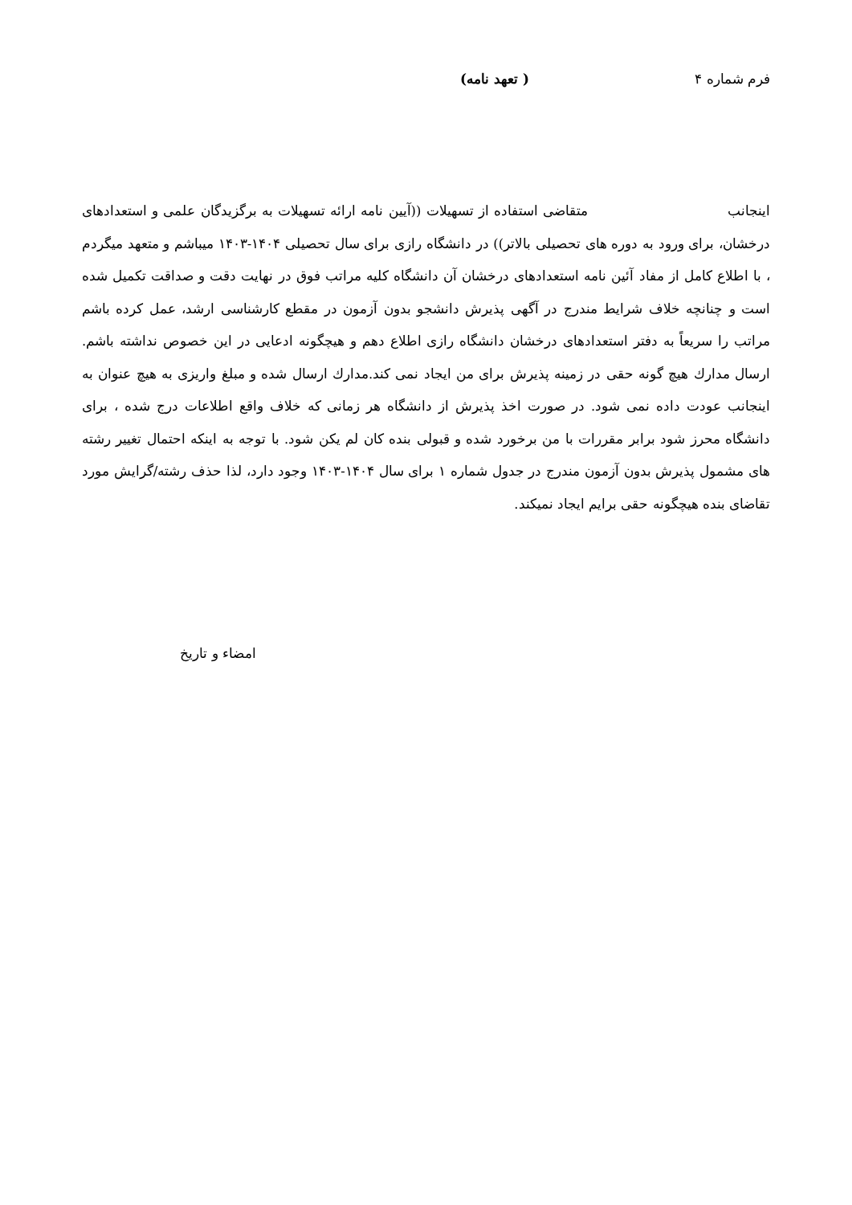فرم شماره ۴ ( تعهد نامه)
اینجانب متقاضی استفاده از تسهیلات ((آیین نامه ارائه تسهیلات به برگزیدگان علمی و استعدادهای درخشان، برای ورود به دوره های تحصیلی بالاتر)) در دانشگاه رازی برای سال تحصیلی ۱۴۰۴-۱۴۰۳ میباشم و متعهد میگردم ، با اطلاع کامل از مفاد آئین نامه استعدادهای درخشان آن دانشگاه کلیه مراتب فوق در نهایت دقت و صداقت تکمیل شده است و چنانچه خلاف شرایط مندرج در آگهی پذیرش دانشجو بدون آزمون در مقطع کارشناسی ارشد، عمل کرده باشم مراتب را سریعاً به دفتر استعدادهای درخشان دانشگاه رازی اطلاع دهم و هیچگونه ادعایی در این خصوص نداشته باشم. ارسال مدارك هیچ گونه حقی در زمینه پذیرش برای من ایجاد نمی کند.مدارك ارسال شده و مبلغ واریزی به هیچ عنوان به اینجانب عودت داده نمی شود. در صورت اخذ پذیرش از دانشگاه هر زمانی که خلاف واقع اطلاعات درج شده ، برای دانشگاه محرز شود برابر مقررات با من برخورد شده و قبولی بنده کان لم یکن شود. با توجه به اینکه احتمال تغییر رشته های مشمول پذیرش بدون آزمون مندرج در جدول شماره ۱ برای سال ۱۴۰۴-۱۴۰۳ وجود دارد، لذا حذف رشته/گرایش مورد تقاضای بنده هیچگونه حقی برایم ایجاد نمیکند.
امضاء و تاریخ